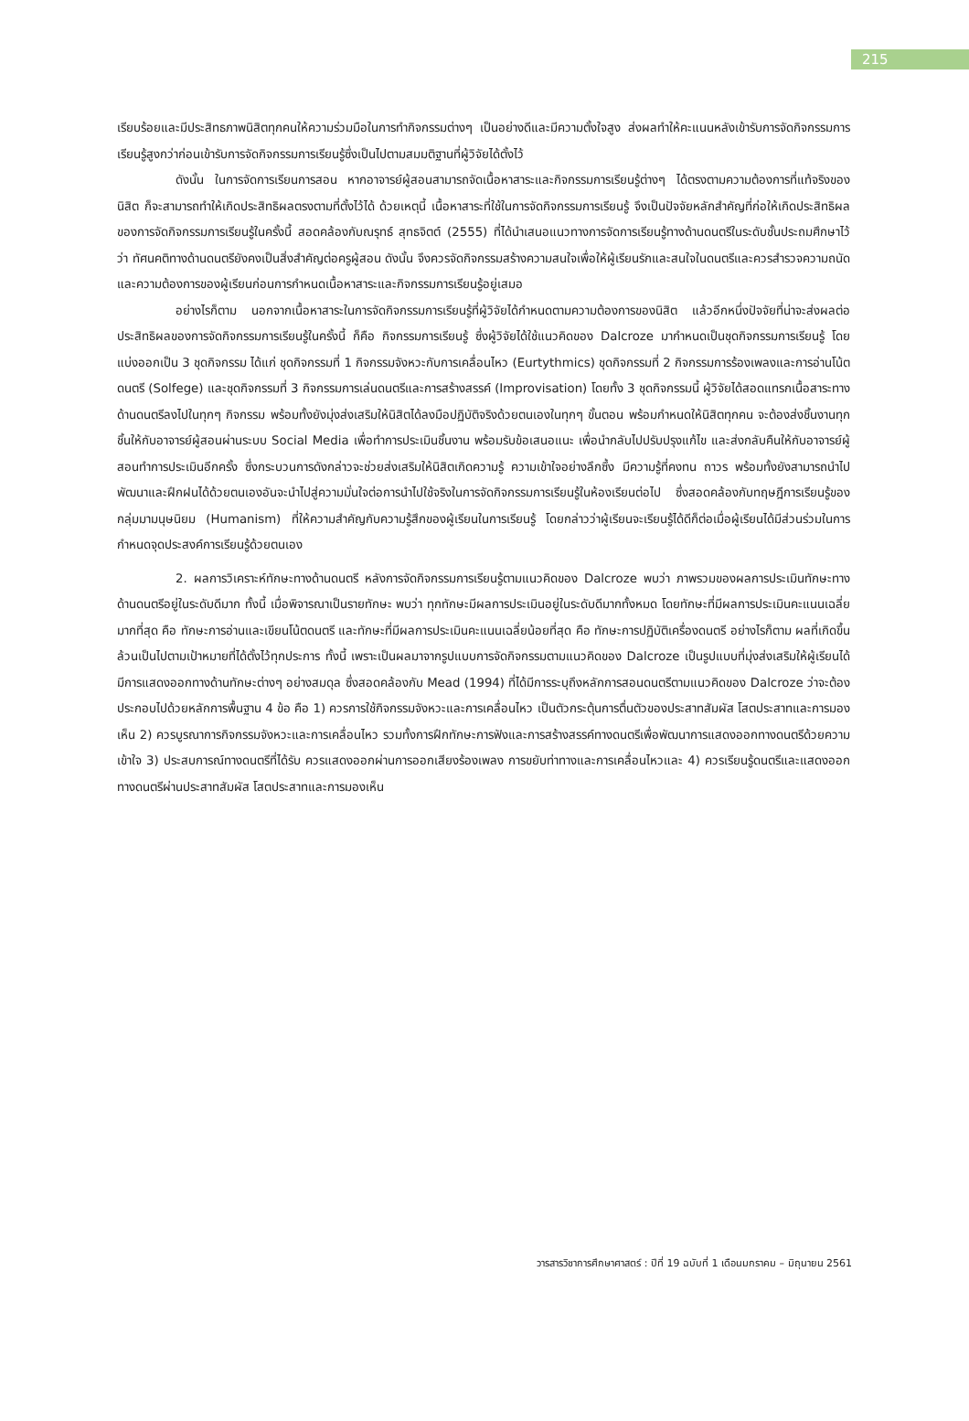215
เรียบร้อยและมีประสิทธภาพนิสิตทุกคนให้ความร่วมมือในการทำกิจกรรมต่างๆ เป็นอย่างดีและมีความตั้งใจสูง ส่งผลทำให้คะแนนหลังเข้ารับการจัดกิจกรรมการเรียนรู้สูงกว่าก่อนเข้ารับการจัดกิจกรรมการเรียนรู้ซึ่งเป็นไปตามสมมติฐานที่ผู้วิจัยได้ตั้งไว้
ดังนั้น ในการจัดการเรียนการสอน หากอาจารย์ผู้สอนสามารถจัดเนื้อหาสาระและกิจกรรมการเรียนรู้ต่างๆ ได้ตรงตามความต้องการที่แท้จริงของนิสิต ก็จะสามารถทำให้เกิดประสิทธิผลตรงตามที่ตั้งไว้ได้ ด้วยเหตุนี้ เนื้อหาสาระที่ใช้ในการจัดกิจกรรมการเรียนรู้ จึงเป็นปัจจัยหลักสำคัญที่ก่อให้เกิดประสิทธิผลของการจัดกิจกรรมการเรียนรู้ในครั้งนี้ สอดคล้องกับณรุทธ์ สุทธจิตต์ (2555) ที่ได้นำเสนอแนวทางการจัดการเรียนรู้ทางด้านดนตรีในระดับชั้นประถมศึกษาไว้ว่า ทัศนคติทางด้านดนตรียังคงเป็นสิ่งสำคัญต่อครูผู้สอน ดังนั้น จึงควรจัดกิจกรรมสร้างความสนใจเพื่อให้ผู้เรียนรักและสนใจในดนตรีและควรสำรวจความถนัดและความต้องการของผู้เรียนก่อนการกำหนดเนื้อหาสาระและกิจกรรมการเรียนรู้อยู่เสมอ
อย่างไรก็ตาม นอกจากเนื้อหาสาระในการจัดกิจกรรมการเรียนรู้ที่ผู้วิจัยได้กำหนดตามความต้องการของนิสิต แล้วอีกหนึ่งปัจจัยที่น่าจะส่งผลต่อประสิทธิผลของการจัดกิจกรรมการเรียนรู้ในครั้งนี้ ก็คือ กิจกรรมการเรียนรู้ ซึ่งผู้วิจัยได้ใช้แนวคิดของ Dalcroze มากำหนดเป็นชุดกิจกรรมการเรียนรู้ โดยแบ่งออกเป็น 3 ชุดกิจกรรม ได้แก่ ชุดกิจกรรมที่ 1 กิจกรรมจังหวะกับการเคลื่อนไหว (Eurtythmics) ชุดกิจกรรมที่ 2 กิจกรรมการร้องเพลงและการอ่านโน้ตดนตรี (Solfege) และชุดกิจกรรมที่ 3 กิจกรรมการเล่นดนตรีและการสร้างสรรค์ (Improvisation) โดยทั้ง 3 ชุดกิจกรรมนี้ ผู้วิจัยได้สอดแทรกเนื้อสาระทางด้านดนตรีลงไปในทุกๆ กิจกรรม พร้อมทั้งยังมุ่งส่งเสริมให้นิสิตได้ลงมือปฏิบัติจริงด้วยตนเองในทุกๆ ขั้นตอน พร้อมกำหนดให้นิสิตทุกคน จะต้องส่งชิ้นงานทุกชิ้นให้กับอาจารย์ผู้สอนผ่านระบบ Social Media เพื่อทำการประเมินชิ้นงาน พร้อมรับข้อเสนอแนะ เพื่อนำกลับไปปรับปรุงแก้ไข และส่งกลับคืนให้กับอาจารย์ผู้สอนทำการประเมินอีกครั้ง ซึ่งกระบวนการดังกล่าวจะช่วยส่งเสริมให้นิสิตเกิดความรู้ ความเข้าใจอย่างลึกซึ้ง มีความรู้ที่คงทน ถาวร พร้อมทั้งยังสามารถนำไปพัฒนาและฝึกฝนได้ด้วยตนเองอันจะนำไปสู่ความมั่นใจต่อการนำไปใช้จริงในการจัดกิจกรรมการเรียนรู้ในห้องเรียนต่อไป ซึ่งสอดคล้องกับทฤษฎีการเรียนรู้ของกลุ่มมามนุษนิยม (Humanism) ที่ให้ความสำคัญกับความรู้สึกของผู้เรียนในการเรียนรู้ โดยกล่าวว่าผู้เรียนจะเรียนรู้ได้ดีก็ต่อเมื่อผู้เรียนได้มีส่วนร่วมในการกำหนดจุดประสงค์การเรียนรู้ด้วยตนเอง
2. ผลการวิเคราะห์ทักษะทางด้านดนตรี หลังการจัดกิจกรรมการเรียนรู้ตามแนวคิดของ Dalcroze พบว่า ภาพรวมของผลการประเมินทักษะทางด้านดนตรีอยู่ในระดับดีมาก ทั้งนี้ เมื่อพิจารณาเป็นรายทักษะ พบว่า ทุกทักษะมีผลการประเมินอยู่ในระดับดีมากทั้งหมด โดยทักษะที่มีผลการประเมินคะแนนเฉลี่ยมากที่สุด คือ ทักษะการอ่านและเขียนโน้ตดนตรี และทักษะที่มีผลการประเมินคะแนนเฉลี่ยน้อยที่สุด คือ ทักษะการปฏิบัติเครื่องดนตรี อย่างไรก็ตาม ผลที่เกิดขึ้นล้วนเป็นไปตามเป้าหมายที่ได้ตั้งไว้ทุกประการ ทั้งนี้ เพราะเป็นผลมาจากรูปแบบการจัดกิจกรรมตามแนวคิดของ Dalcroze เป็นรูปแบบที่มุ่งส่งเสริมให้ผู้เรียนได้มีการแสดงออกทางด้านทักษะต่างๆ อย่างสมดุล ซึ่งสอดคล้องกับ Mead (1994) ที่ได้มีการระบุถึงหลักการสอนดนตรีตามแนวคิดของ Dalcroze ว่าจะต้องประกอบไปด้วยหลักการพื้นฐาน 4 ข้อ คือ 1) ควรการใช้กิจกรรมจังหวะและการเคลื่อนไหว เป็นตัวกระตุ้นการตื่นตัวของประสาทสัมผัส โสตประสาทและการมองเห็น 2) ควรบูรณาการกิจกรรมจังหวะและการเคลื่อนไหว รวมทั้งการฝึกทักษะการฟังและการสร้างสรรค์ทางดนตรีเพื่อพัฒนาการแสดงออกทางดนตรีด้วยความเข้าใจ 3) ประสบการณ์ทางดนตรีที่ได้รับ ควรแสดงออกผ่านการออกเสียงร้องเพลง การขยับท่าทางและการเคลื่อนไหวและ 4) ควรเรียนรู้ดนตรีและแสดงออกทางดนตรีผ่านประสาทสัมผัส โสตประสาทและการมองเห็น
วารสารวิชาการศึกษาศาสตร์ : ปีที่ 19 ฉบับที่ 1 เดือนมกราคม – มิถุนายน 2561